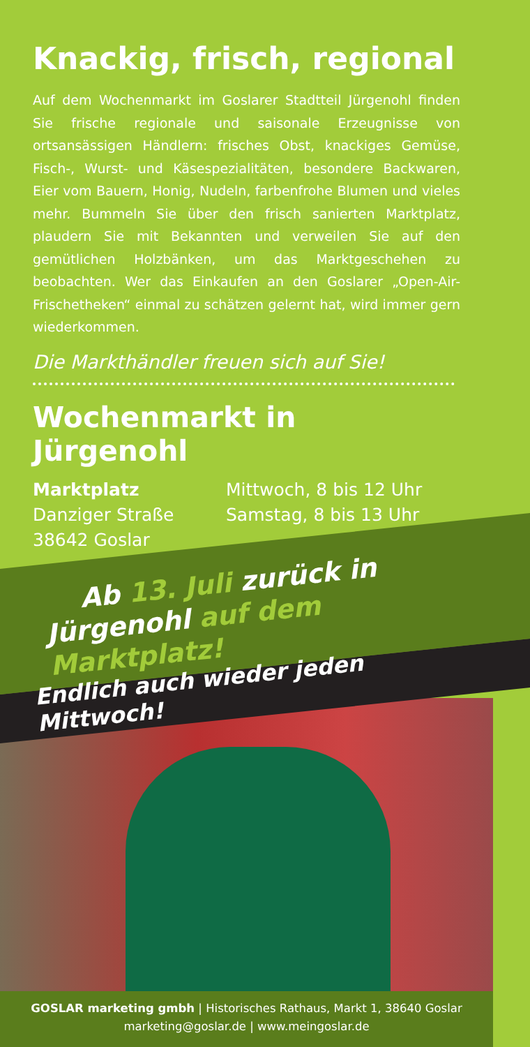Knackig, frisch, regional
Auf dem Wochenmarkt im Goslarer Stadtteil Jürgenohl finden Sie frische regionale und saisonale Erzeugnisse von ortsansässigen Händlern: frisches Obst, knackiges Gemüse, Fisch-, Wurst- und Käsespezialitäten, besondere Backwaren, Eier vom Bauern, Honig, Nudeln, farbenfrohe Blumen und vieles mehr. Bummeln Sie über den frisch sanierten Marktplatz, plaudern Sie mit Bekannten und verweilen Sie auf den gemütlichen Holzbänken, um das Marktgeschehen zu beobachten. Wer das Einkaufen an den Goslarer „Open-Air-Frischetheken“ einmal zu schätzen gelernt hat, wird immer gern wiederkommen.
Die Markthändler freuen sich auf Sie!
Wochenmarkt in Jürgenohl
Marktplatz
Danziger Straße
38642 Goslar
Mittwoch, 8 bis 12 Uhr
Samstag, 8 bis 13 Uhr
Ab 13. Juli zurück in
Jürgenohl auf dem Marktplatz!
Endlich auch wieder jeden Mittwoch!
GOSLAR marketing gmbh | Historisches Rathaus, Markt 1, 38640 Goslar
marketing@goslar.de | www.meingoslar.de